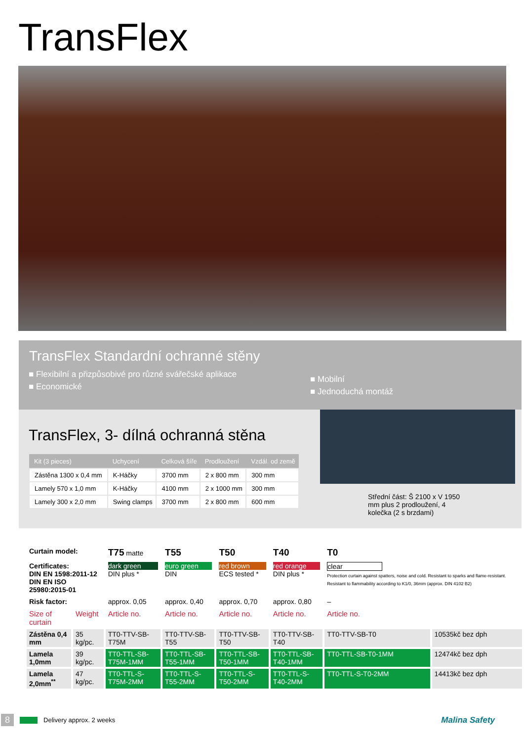TransFlex
TransFlex Standardní ochranné stěny
■ Flexibilní a přizpůsobivé pro různé svářečské aplikace
■ Economické
■ Mobilní
■ Jednoduchá montáž
TransFlex, 3- dílná ochranná stěna
| Kit (3 pieces) | Uchycení | Celková šíře | Prodloužení | Vzdál. od země |
| --- | --- | --- | --- | --- |
| Zástěna 1300 x 0,4 mm | K-Háčky | 3700 mm | 2 x 800 mm | 300 mm |
| Lamely 570 x 1,0 mm | K-Háčky | 4100 mm | 2 x 1000 mm | 300 mm |
| Lamely 300 x 2,0 mm | Swing clamps | 3700 mm | 2 x 800 mm | 600 mm |
Střední část: Š 2100 x V 1950 mm plus 2 prodloužení, 4 kolečka (2 s brzdami)
| Curtain model: | | T75 matte | T55 | T50 | T40 | T0 | |
| Certificates: DIN EN 1598:2011-12 DIN EN ISO 25980:2015-01 | | dark green DIN plus * | euro green DIN | red brown ECS tested * | red orange DIN plus * | clear Protection curtain against spatters, noise and cold. Resistant to sparks and flame-resistant. Resistant to flammability according to K1/0, 36mm (approx. DIN 4102 B2) | |
| Risk factor: | | approx. 0,05 | approx. 0,40 | approx. 0,70 | approx. 0,80 | – | |
| Size of curtain | Weight | Article no. | Article no. | Article no. | Article no. | Article no. | |
| Zástěna 0,4 mm | 35 kg/pc. | TT0-TTV-SB-T75M | TT0-TTV-SB-T55 | TT0-TTV-SB-T50 | TT0-TTV-SB-T40 | TT0-TTV-SB-T0 | 10535kč bez dph |
| Lamela 1,0mm | 39 kg/pc. | TT0-TTL-SB-T75M-1MM | TT0-TTL-SB-T55-1MM | TT0-TTL-SB-T50-1MM | TT0-TTL-SB-T40-1MM | TT0-TTL-SB-T0-1MM | 12474kč bez dph |
| Lamela 2,0mm<sup>**</sup> | 47 kg/pc. | TT0-TTL-S-T75M-2MM | TT0-TTL-S-T55-2MM | TT0-TTL-S-T50-2MM | TT0-TTL-S-T40-2MM | TT0-TTL-S-T0-2MM | 14413kč bez dph |
8 Delivery approx. 2 weeks Malina Safety